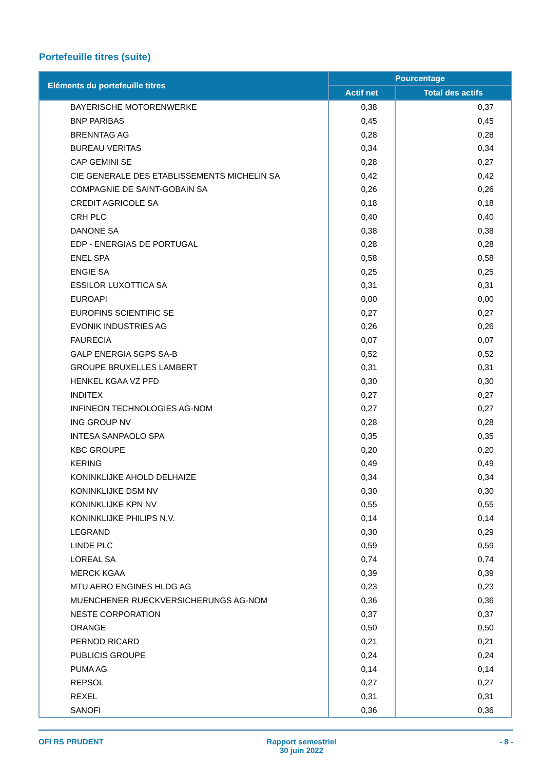Portefeuille titres (suite)
| Eléments du portefeuille titres | Pourcentage | |
| --- | --- | --- |
| | Actif net | Total des actifs |
| BAYERISCHE MOTORENWERKE | 0,38 | 0,37 |
| BNP PARIBAS | 0,45 | 0,45 |
| BRENNTAG AG | 0,28 | 0,28 |
| BUREAU VERITAS | 0,34 | 0,34 |
| CAP GEMINI SE | 0,28 | 0,27 |
| CIE GENERALE DES ETABLISSEMENTS MICHELIN SA | 0,42 | 0,42 |
| COMPAGNIE DE SAINT-GOBAIN SA | 0,26 | 0,26 |
| CREDIT AGRICOLE SA | 0,18 | 0,18 |
| CRH PLC | 0,40 | 0,40 |
| DANONE SA | 0,38 | 0,38 |
| EDP - ENERGIAS DE PORTUGAL | 0,28 | 0,28 |
| ENEL SPA | 0,58 | 0,58 |
| ENGIE SA | 0,25 | 0,25 |
| ESSILOR LUXOTTICA SA | 0,31 | 0,31 |
| EUROAPI | 0,00 | 0,00 |
| EUROFINS SCIENTIFIC SE | 0,27 | 0,27 |
| EVONIK INDUSTRIES AG | 0,26 | 0,26 |
| FAURECIA | 0,07 | 0,07 |
| GALP ENERGIA SGPS SA-B | 0,52 | 0,52 |
| GROUPE BRUXELLES LAMBERT | 0,31 | 0,31 |
| HENKEL KGAA VZ PFD | 0,30 | 0,30 |
| INDITEX | 0,27 | 0,27 |
| INFINEON TECHNOLOGIES AG-NOM | 0,27 | 0,27 |
| ING GROUP NV | 0,28 | 0,28 |
| INTESA SANPAOLO SPA | 0,35 | 0,35 |
| KBC GROUPE | 0,20 | 0,20 |
| KERING | 0,49 | 0,49 |
| KONINKLIJKE AHOLD DELHAIZE | 0,34 | 0,34 |
| KONINKLIJKE DSM NV | 0,30 | 0,30 |
| KONINKLIJKE KPN NV | 0,55 | 0,55 |
| KONINKLIJKE PHILIPS N.V. | 0,14 | 0,14 |
| LEGRAND | 0,30 | 0,29 |
| LINDE PLC | 0,59 | 0,59 |
| LOREAL SA | 0,74 | 0,74 |
| MERCK KGAA | 0,39 | 0,39 |
| MTU AERO ENGINES HLDG AG | 0,23 | 0,23 |
| MUENCHENER RUECKVERSICHERUNGS AG-NOM | 0,36 | 0,36 |
| NESTE CORPORATION | 0,37 | 0,37 |
| ORANGE | 0,50 | 0,50 |
| PERNOD RICARD | 0,21 | 0,21 |
| PUBLICIS GROUPE | 0,24 | 0,24 |
| PUMA AG | 0,14 | 0,14 |
| REPSOL | 0,27 | 0,27 |
| REXEL | 0,31 | 0,31 |
| SANOFI | 0,36 | 0,36 |
OFI RS PRUDENT Rapport semestriel
30 juin 2022
- 8 -